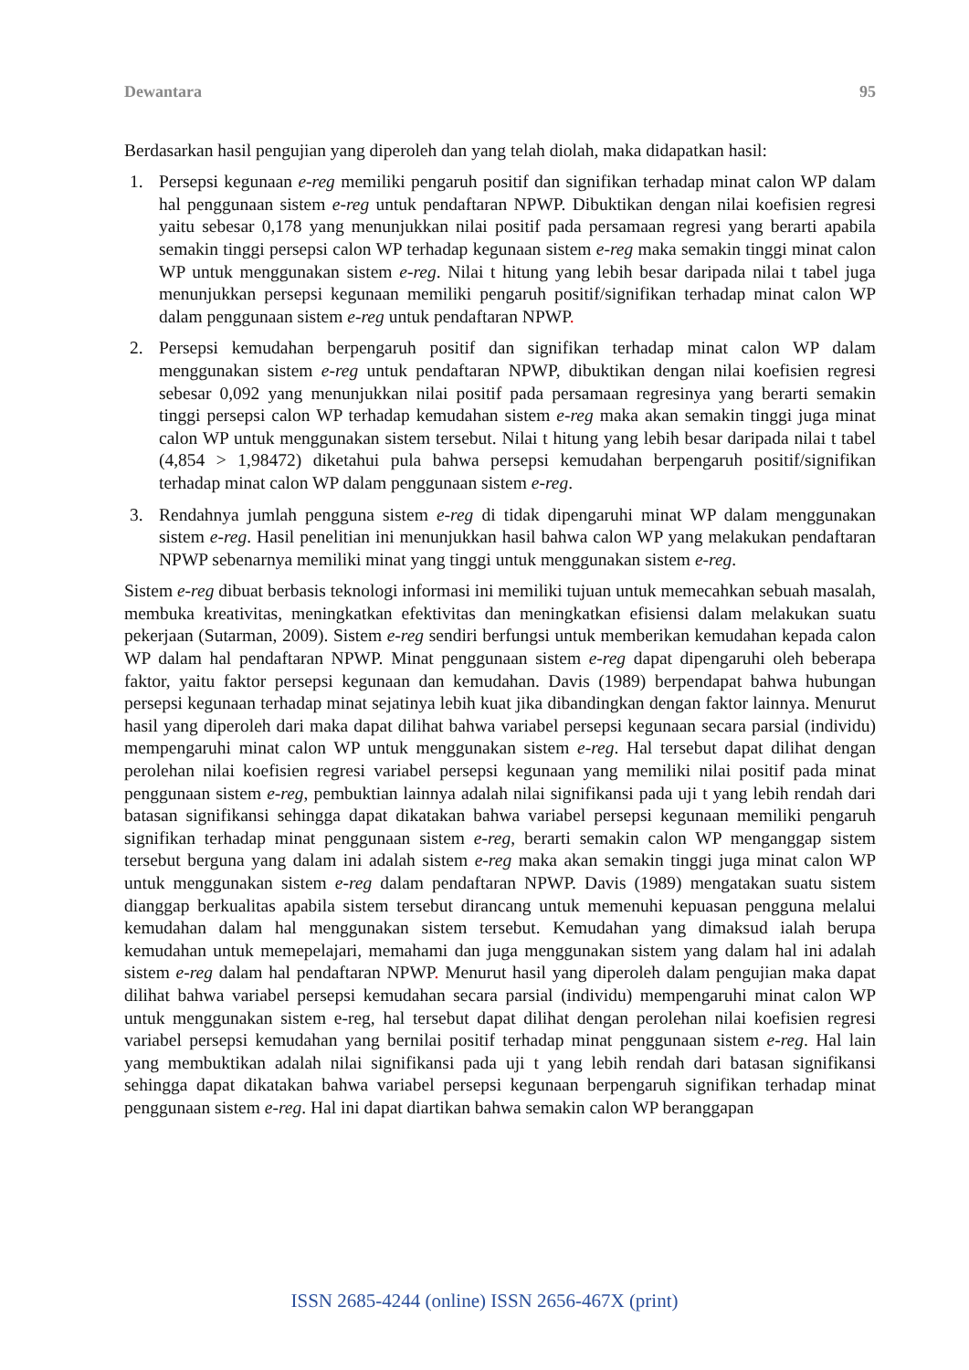Dewantara 95
Berdasarkan hasil pengujian yang diperoleh dan yang telah diolah, maka didapatkan hasil:
1. Persepsi kegunaan e-reg memiliki pengaruh positif dan signifikan terhadap minat calon WP dalam hal penggunaan sistem e-reg untuk pendaftaran NPWP. Dibuktikan dengan nilai koefisien regresi yaitu sebesar 0,178 yang menunjukkan nilai positif pada persamaan regresi yang berarti apabila semakin tinggi persepsi calon WP terhadap kegunaan sistem e-reg maka semakin tinggi minat calon WP untuk menggunakan sistem e-reg. Nilai t hitung yang lebih besar daripada nilai t tabel juga menunjukkan persepsi kegunaan memiliki pengaruh positif/signifikan terhadap minat calon WP dalam penggunaan sistem e-reg untuk pendaftaran NPWP.
2. Persepsi kemudahan berpengaruh positif dan signifikan terhadap minat calon WP dalam menggunakan sistem e-reg untuk pendaftaran NPWP, dibuktikan dengan nilai koefisien regresi sebesar 0,092 yang menunjukkan nilai positif pada persamaan regresinya yang berarti semakin tinggi persepsi calon WP terhadap kemudahan sistem e-reg maka akan semakin tinggi juga minat calon WP untuk menggunakan sistem tersebut. Nilai t hitung yang lebih besar daripada nilai t tabel (4,854 > 1,98472) diketahui pula bahwa persepsi kemudahan berpengaruh positif/signifikan terhadap minat calon WP dalam penggunaan sistem e-reg.
3. Rendahnya jumlah pengguna sistem e-reg di tidak dipengaruhi minat WP dalam menggunakan sistem e-reg. Hasil penelitian ini menunjukkan hasil bahwa calon WP yang melakukan pendaftaran NPWP sebenarnya memiliki minat yang tinggi untuk menggunakan sistem e-reg.
Sistem e-reg dibuat berbasis teknologi informasi ini memiliki tujuan untuk memecahkan sebuah masalah, membuka kreativitas, meningkatkan efektivitas dan meningkatkan efisiensi dalam melakukan suatu pekerjaan (Sutarman, 2009). Sistem e-reg sendiri berfungsi untuk memberikan kemudahan kepada calon WP dalam hal pendaftaran NPWP. Minat penggunaan sistem e-reg dapat dipengaruhi oleh beberapa faktor, yaitu faktor persepsi kegunaan dan kemudahan. Davis (1989) berpendapat bahwa hubungan persepsi kegunaan terhadap minat sejatinya lebih kuat jika dibandingkan dengan faktor lainnya. Menurut hasil yang diperoleh dari maka dapat dilihat bahwa variabel persepsi kegunaan secara parsial (individu) mempengaruhi minat calon WP untuk menggunakan sistem e-reg. Hal tersebut dapat dilihat dengan perolehan nilai koefisien regresi variabel persepsi kegunaan yang memiliki nilai positif pada minat penggunaan sistem e-reg, pembuktian lainnya adalah nilai signifikansi pada uji t yang lebih rendah dari batasan signifikansi sehingga dapat dikatakan bahwa variabel persepsi kegunaan memiliki pengaruh signifikan terhadap minat penggunaan sistem e-reg, berarti semakin calon WP menganggap sistem tersebut berguna yang dalam ini adalah sistem e-reg maka akan semakin tinggi juga minat calon WP untuk menggunakan sistem e-reg dalam pendaftaran NPWP. Davis (1989) mengatakan suatu sistem dianggap berkualitas apabila sistem tersebut dirancang untuk memenuhi kepuasan pengguna melalui kemudahan dalam hal menggunakan sistem tersebut. Kemudahan yang dimaksud ialah berupa kemudahan untuk memepelajari, memahami dan juga menggunakan sistem yang dalam hal ini adalah sistem e-reg dalam hal pendaftaran NPWP. Menurut hasil yang diperoleh dalam pengujian maka dapat dilihat bahwa variabel persepsi kemudahan secara parsial (individu) mempengaruhi minat calon WP untuk menggunakan sistem e-reg, hal tersebut dapat dilihat dengan perolehan nilai koefisien regresi variabel persepsi kemudahan yang bernilai positif terhadap minat penggunaan sistem e-reg. Hal lain yang membuktikan adalah nilai signifikansi pada uji t yang lebih rendah dari batasan signifikansi sehingga dapat dikatakan bahwa variabel persepsi kegunaan berpengaruh signifikan terhadap minat penggunaan sistem e-reg. Hal ini dapat diartikan bahwa semakin calon WP beranggapan
ISSN 2685-4244 (online) ISSN 2656-467X (print)